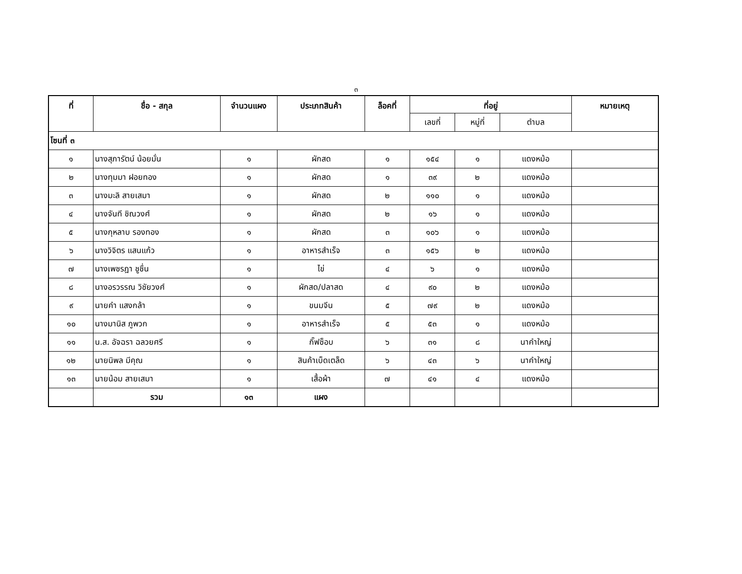๓
| ที่ | ชื่อ - สกุล | จำนวนแผง | ประเภทสินค้า | ล็อคที่ | ที่อยู่ | | | หมายเหตุ |
| --- | --- | --- | --- | --- | --- | --- | --- | --- |
| | | | | | เลขที่ | หมู่ที่ | ตำบล | |
| โซนที่ ๓ | | | | | | | | |
| ๑ | นางสุภารัตน์ น้อยมั่น | ๑ | ผักสด | ๑ | ๑๕๔ | ๑ | แดงหม้อ | |
| ๒ | นางทุมมา ฝอยทอง | ๑ | ผักสด | ๑ | ๓๙ | ๒ | แดงหม้อ | |
| ๓ | นางมะลิ สายเสมา | ๑ | ผักสด | ๒ | ๑๑๐ | ๑ | แดงหม้อ | |
| ๔ | นางจันที ชิณวงศ์ | ๑ | ผักสด | ๒ | ๑๖ | ๑ | แดงหม้อ | |
| ๕ | นางกุหลาบ รองทอง | ๑ | ผักสด | ๓ | ๑๐๖ | ๑ | แดงหม้อ | |
| ๖ | นางวิจิตร แสนแก้ว | ๑ | อาหารสำเร็จ | ๓ | ๑๕๖ | ๒ | แดงหม้อ | |
| ๗ | นางเพชรฎา ชูชื่น | ๑ | ไข่ | ๔ | ๖ | ๑ | แดงหม้อ | |
| ๘ | นางอรวรรณ วิชัยวงศ์ | ๑ | ผักสด/ปลาสด | ๔ | ๙๐ | ๒ | แดงหม้อ | |
| ๙ | นายคำ แสงกล้า | ๑ | ขนมจีน | ๕ | ๗๙ | ๒ | แดงหม้อ | |
| ๑๐ | นางมานิส ภูพวก | ๑ | อาหารสำเร็จ | ๕ | ๕๓ | ๑ | แดงหม้อ | |
| ๑๑ | น.ส. อัจฉรา ฉลวยศรี | ๑ | กิ๊ฟช็อบ | ๖ | ๓๑ | ๘ | นาคำใหญ่ | |
| ๑๒ | นายนิพล มีคุณ | ๑ | สินค้าเบ็ดเตล็ด | ๖ | ๔๓ | ๖ | นาคำใหญ่ | |
| ๑๓ | นายน้อม สายเสมา | ๑ | เสื้อผ้า | ๗ | ๔๑ | ๔ | แดงหม้อ | |
| | รวม | ๑๓ | แผง | | | | | |